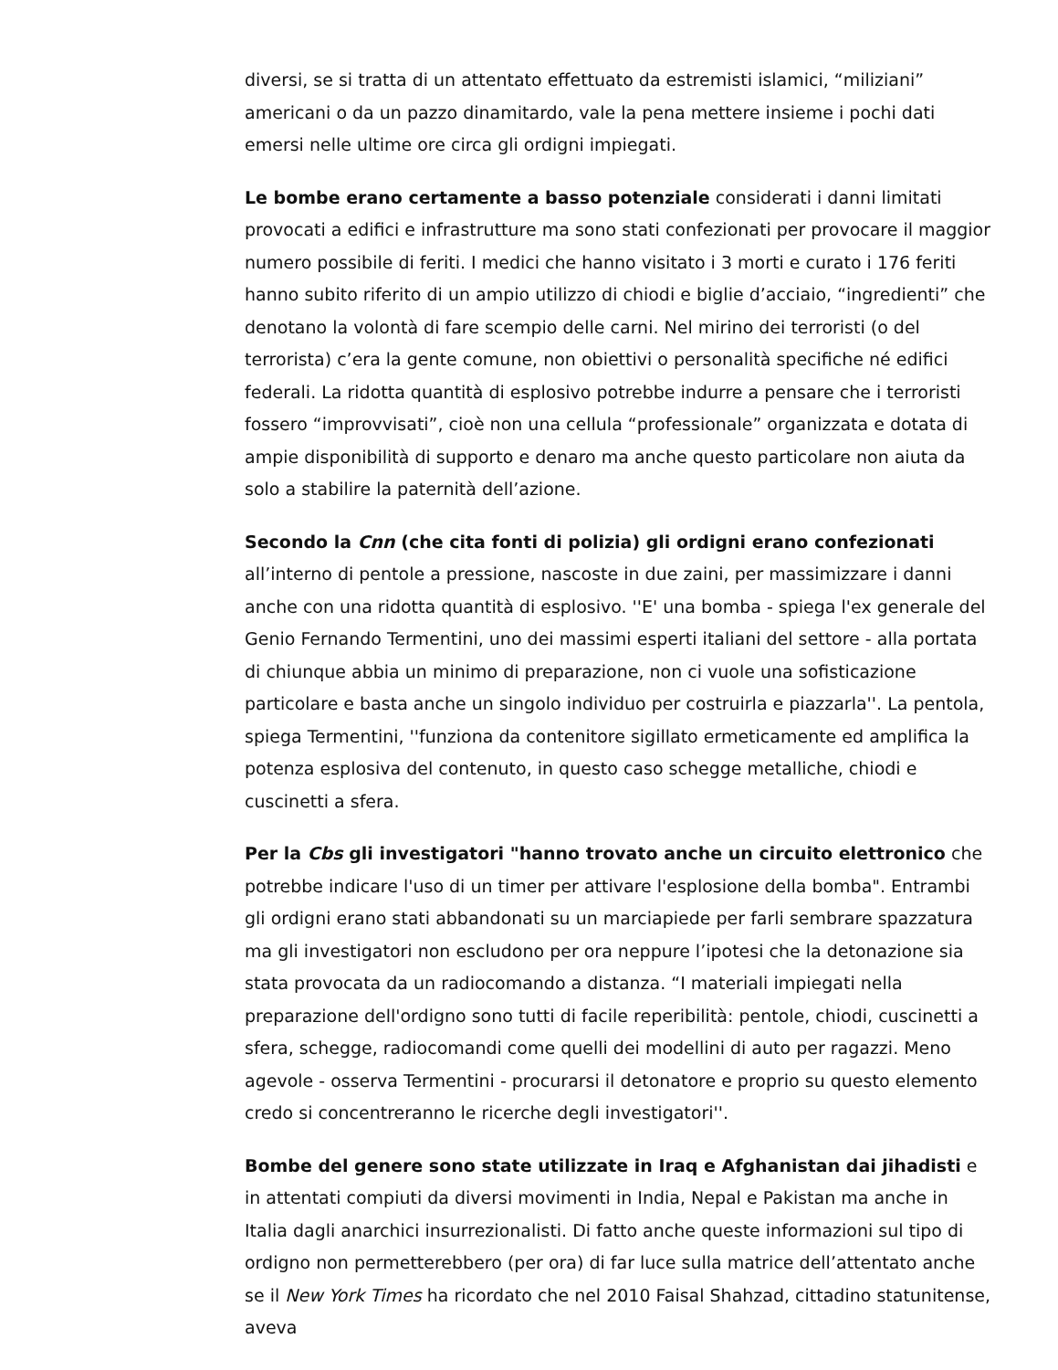diversi, se si tratta di un attentato effettuato da estremisti islamici, “miliziani” americani o da un pazzo dinamitardo, vale la pena mettere insieme i pochi dati emersi nelle ultime ore circa gli ordigni impiegati.
Le bombe erano certamente a basso potenziale considerati i danni limitati provocati a edifici e infrastrutture ma sono stati confezionati per provocare il maggior numero possibile di feriti. I medici che hanno visitato i 3 morti e curato i 176 feriti hanno subito riferito di un ampio utilizzo di chiodi e biglie d’acciaio, “ingredienti” che denotano la volontà di fare scempio delle carni. Nel mirino dei terroristi (o del terrorista) c’era la gente comune, non obiettivi o personalità specifiche né edifici federali. La ridotta quantità di esplosivo potrebbe indurre a pensare che i terroristi fossero “improvvisati”, cioè non una cellula “professionale” organizzata e dotata di ampie disponibilità di supporto e denaro ma anche questo particolare non aiuta da solo a stabilire la paternità dell’azione.
Secondo la Cnn (che cita fonti di polizia) gli ordigni erano confezionati all’interno di pentole a pressione, nascoste in due zaini, per massimizzare i danni anche con una ridotta quantità di esplosivo. ''E' una bomba - spiega l'ex generale del Genio Fernando Termentini, uno dei massimi esperti italiani del settore - alla portata di chiunque abbia un minimo di preparazione, non ci vuole una sofisticazione particolare e basta anche un singolo individuo per costruirla e piazzarla''. La pentola, spiega Termentini, ''funziona da contenitore sigillato ermeticamente ed amplifica la potenza esplosiva del contenuto, in questo caso schegge metalliche, chiodi e cuscinetti a sfera.
Per la Cbs gli investigatori "hanno trovato anche un circuito elettronico che potrebbe indicare l'uso di un timer per attivare l'esplosione della bomba". Entrambi gli ordigni erano stati abbandonati su un marciapiede per farli sembrare spazzatura ma gli investigatori non escludono per ora neppure l’ipotesi che la detonazione sia stata provocata da un radiocomando a distanza. “I materiali impiegati nella preparazione dell'ordigno sono tutti di facile reperibilità: pentole, chiodi, cuscinetti a sfera, schegge, radiocomandi come quelli dei modellini di auto per ragazzi. Meno agevole - osserva Termentini - procurarsi il detonatore e proprio su questo elemento credo si concentreranno le ricerche degli investigatori''.
Bombe del genere sono state utilizzate in Iraq e Afghanistan dai jihadisti e in attentati compiuti da diversi movimenti in India, Nepal e Pakistan ma anche in Italia dagli anarchici insurrezionalisti. Di fatto anche queste informazioni sul tipo di ordigno non permetterebbero (per ora) di far luce sulla matrice dell’attentato anche se il New York Times ha ricordato che nel 2010 Faisal Shahzad, cittadino statunitense, aveva